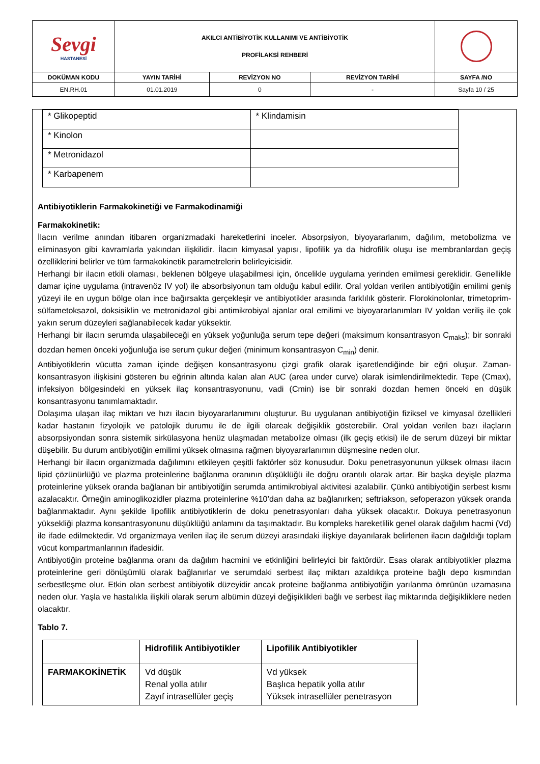| Sevgi HASTANESİ | AKILCI ANTİBİYOTİK KULLANIMI VE ANTİBİYOTİK PROFİLAKSİ REHBERİ | | | |
| DOKÜMAN KODU | YAYIN TARİHİ | REVİZYON NO | REVİZYON TARİHİ | SAYFA /NO |
| EN.RH.01 | 01.01.2019 | 0 | - | Sayfa 10 / 25 |
| * Glikopeptid | * Klindamisin |
| * Kinolon | |
| * Metronidazol | |
| * Karbapenem | |
Antibiyotiklerin Farmakokinetiği ve Farmakodinamiği
Farmakokinetik:
İlacın verilme anından itibaren organizmadaki hareketlerini inceler. Absorpsiyon, biyoyararlanım, dağılım, metobolizma ve eliminasyon gibi kavramlarla yakından ilişkilidir. İlacın kimyasal yapısı, lipofilik ya da hidrofilik oluşu ise membranlardan geçiş özelliklerini belirler ve tüm farmakokinetik parametrelerin belirleyicisidir.
Herhangi bir ilacın etkili olaması, beklenen bölgeye ulaşabilmesi için, öncelikle uygulama yerinden emilmesi gereklidir. Genellikle damar içine uygulama (intravenöz IV yol) ile absorbsiyonun tam olduğu kabul edilir. Oral yoldan verilen antibiyotiğin emilimi geniş yüzeyi ile en uygun bölge olan ince bağırsakta gerçekleşir ve antibiyotikler arasında farklılık gösterir. Florokinolonlar, trimetoprim-sülfametoksazol, doksisiklin ve metronidazol gibi antimikrobiyal ajanlar oral emilimi ve biyoyararlanımları IV yoldan veriliş ile çok yakın serum düzeyleri sağlanabilecek kadar yüksektir.
Herhangi bir ilacın serumda ulaşabileceği en yüksek yoğunluğa serum tepe değeri (maksimum konsantrasyon C<sub>maks</sub>); bir sonraki dozdan hemen önceki yoğunluğa ise serum çukur değeri (minimum konsantrasyon C<sub>min</sub>) denir.
Antibiyotiklerin vücutta zaman içinde değişen konsantrasyonu çizgi grafik olarak işaretlendiğinde bir eğri oluşur. Zaman- konsantrasyon ilişkisini gösteren bu eğrinin altında kalan alan AUC (area under curve) olarak isimlendirilmektedir. Tepe (Cmax), infeksiyon bölgesindeki en yüksek ilaç konsantrasyonunu, vadi (Cmin) ise bir sonraki dozdan hemen önceki en düşük konsantrasyonu tanımlamaktadır.
Dolaşıma ulaşan ilaç miktarı ve hızı ilacın biyoyararlanımını oluşturur. Bu uygulanan antibiyotiğin fiziksel ve kimyasal özellikleri kadar hastanın fizyolojik ve patolojik durumu ile de ilgili olareak değişiklik gösterebilir. Oral yoldan verilen bazı ilaçların absorpsiyondan sonra sistemik sirkülasyona henüz ulaşmadan metabolize olması (ilk geçiş etkisi) ile de serum düzeyi bir miktar düşebilir. Bu durum antibiyotiğin emilimi yüksek olmasına rağmen biyoyararlanımın düşmesine neden olur.
Herhangi bir ilacın organizmada dağılımını etkileyen çeşitli faktörler söz konusudur. Doku penetrasyonunun yüksek olması ilacın lipid çözünürlüğü ve plazma proteinlerine bağlanma oranının düşüklüğü ile doğru orantılı olarak artar. Bir başka deyişle plazma proteinlerine yüksek oranda bağlanan bir antibiyotiğin serumda antimikrobiyal aktivitesi azalabilir. Çünkü antibiyotiğin serbest kısmı azalacaktır. Örneğin aminoglikozidler plazma proteinlerine %10’dan daha az bağlanırken; seftriakson, sefoperazon yüksek oranda bağlanmaktadır. Aynı şekilde lipofilik antibiyotiklerin de doku penetrasyonları daha yüksek olacaktır. Dokuya penetrasyonun yüksekliği plazma konsantrasyonunu düşüklüğü anlamını da taşımaktadır. Bu kompleks hareketlilik genel olarak dağılım hacmi (Vd) ile ifade edilmektedir. Vd organizmaya verilen ilaç ile serum düzeyi arasındaki ilişkiye dayanılarak belirlenen ilacın dağıldığı toplam vücut kompartmanlarının ifadesidir.
Antibiyotiğin proteine bağlanma oranı da dağılım hacmini ve etkinliğini belirleyici bir faktördür. Esas olarak antibiyotikler plazma proteinlerine geri dönüşümlü olarak bağlanırlar ve serumdaki serbest ilaç miktarı azaldıkça proteine bağlı depo kısmından serbestleşme olur. Etkin olan serbest antibiyotik düzeyidir ancak proteine bağlanma antibiyotiğin yarılanma ömrünün uzamasına neden olur. Yaşla ve hastalıkla ilişkili olarak serum albümin düzeyi değişiklikleri bağlı ve serbest ilaç miktarında değişikliklere neden olacaktır.
Tablo 7.
| | Hidrofilik Antibiyotikler | Lipofilik Antibiyotikler |
| --- | --- | --- |
| FARMAKOKİNETİK | Vd düşük Renal yolla atılır Zayıf intrasellüler geçiş | Vd yüksek Başlıca hepatik yolla atılır Yüksek intrasellüler penetrasyon |